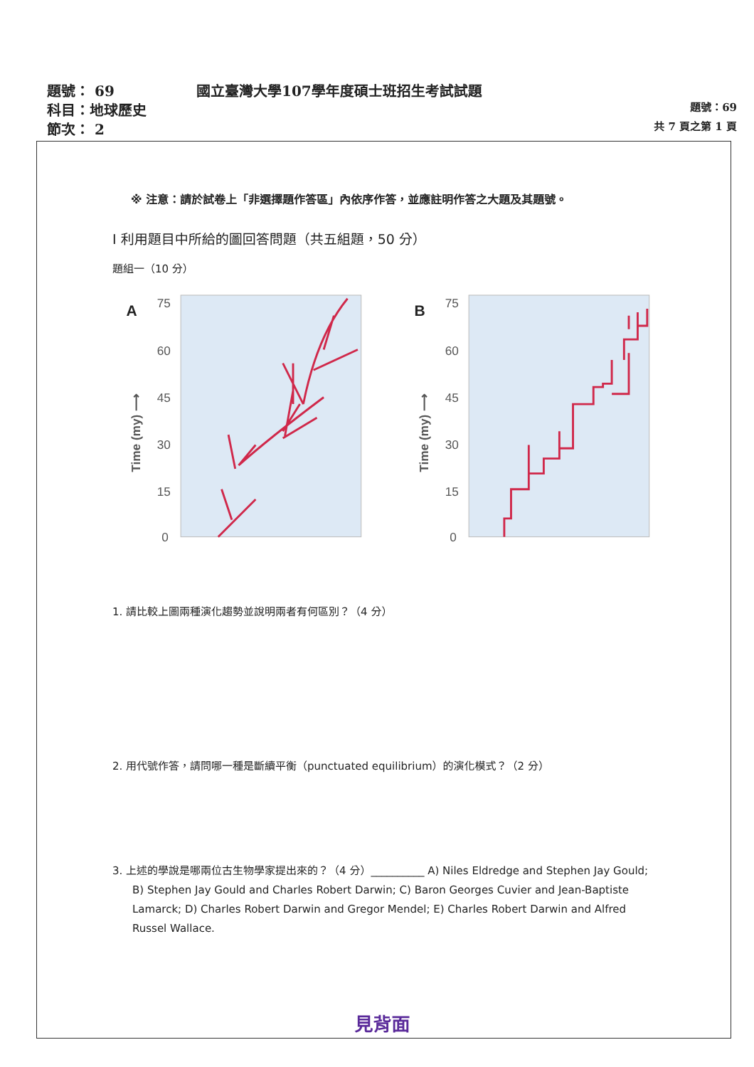題號： 69 國立臺灣大學107學年度碩士班招生考試試題
科目：地球歷史 題號：69
節次： 2 共 7 頁之第 1 頁
※ 注意：請於試卷上「非選擇題作答區」內依序作答，並應註明作答之大題及其題號。
I 利用題目中所給的圖回答問題（共五組題，50 分）
題組一（10 分）
A
75
60
45
30
15
0
Time (my) ⟶
B
75
60
45
30
15
0
Time (my) ⟶
1. 請比較上圖兩種演化趨勢並說明兩者有何區別？（4 分）
2. 用代號作答，請問哪一種是斷續平衡（punctuated equilibrium）的演化模式？（2 分）
3. 上述的學說是哪兩位古生物學家提出來的？（4 分）__________ A) Niles Eldredge and Stephen Jay Gould; B) Stephen Jay Gould and Charles Robert Darwin; C) Baron Georges Cuvier and Jean-Baptiste Lamarck; D) Charles Robert Darwin and Gregor Mendel; E) Charles Robert Darwin and Alfred Russel Wallace.
見背面